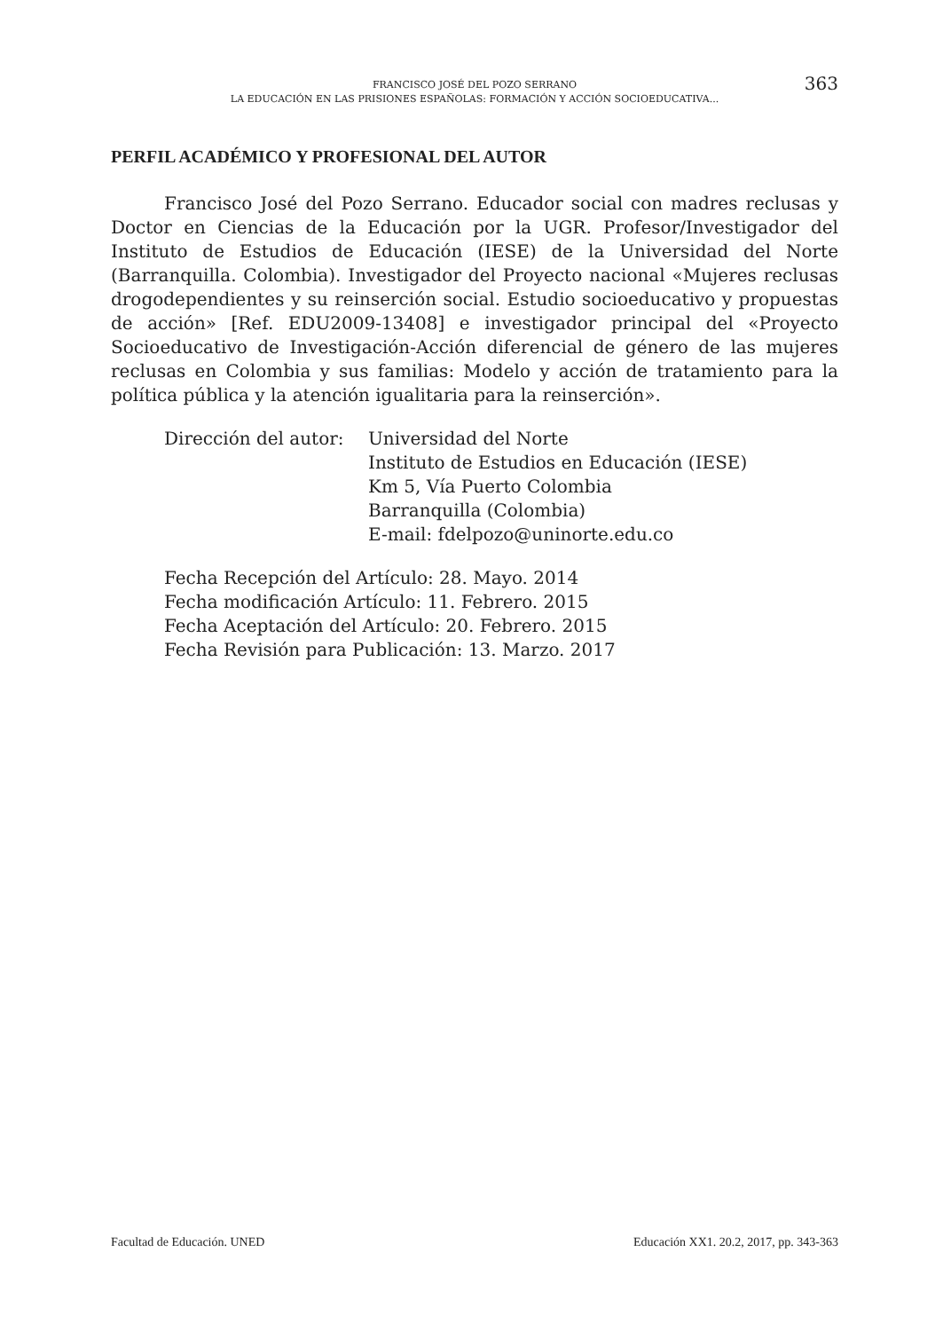FRANCISCO JOSÉ DEL POZO SERRANO
LA EDUCACIÓN EN LAS PRISIONES ESPAÑOLAS: FORMACIÓN Y ACCIÓN SOCIOEDUCATIVA...
363
PERFIL ACADÉMICO Y PROFESIONAL DEL AUTOR
Francisco José del Pozo Serrano. Educador social con madres reclusas y Doctor en Ciencias de la Educación por la UGR. Profesor/Investigador del Instituto de Estudios de Educación (IESE) de la Universidad del Norte (Barranquilla. Colombia). Investigador del Proyecto nacional «Mujeres reclusas drogodependientes y su reinserción social. Estudio socioeducativo y propuestas de acción» [Ref. EDU2009-13408] e investigador principal del «Proyecto Socioeducativo de Investigación-Acción diferencial de género de las mujeres reclusas en Colombia y sus familias: Modelo y acción de tratamiento para la política pública y la atención igualitaria para la reinserción».
Dirección del autor:
Universidad del Norte
Instituto de Estudios en Educación (IESE)
Km 5, Vía Puerto Colombia
Barranquilla (Colombia)
E-mail: fdelpozo@uninorte.edu.co
Fecha Recepción del Artículo: 28. Mayo. 2014
Fecha modificación Artículo: 11. Febrero. 2015
Fecha Aceptación del Artículo: 20. Febrero. 2015
Fecha Revisión para Publicación: 13. Marzo. 2017
Facultad de Educación. UNED Educación XX1. 20.2, 2017, pp. 343-363